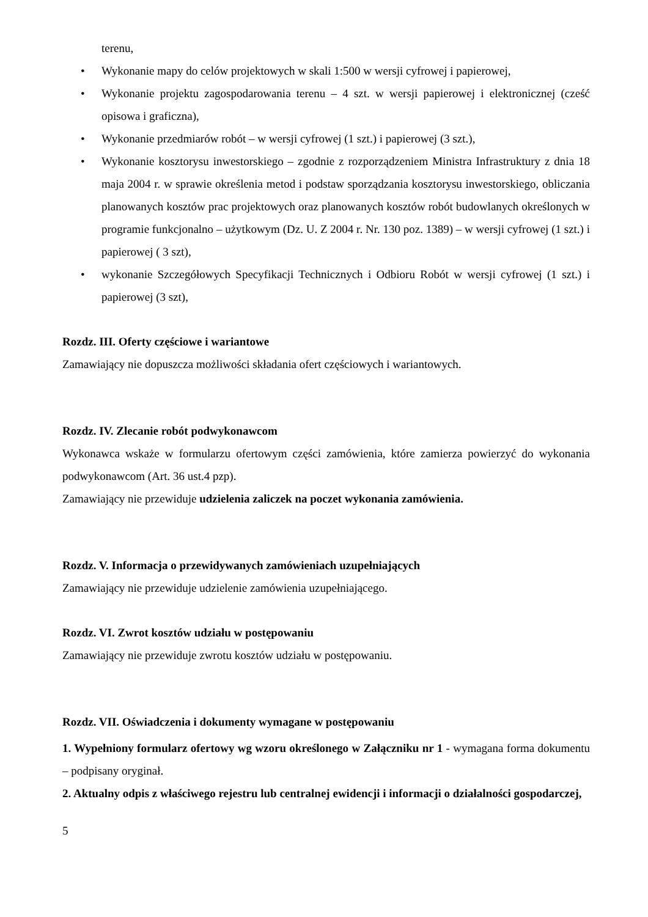terenu,
• Wykonanie mapy do celów projektowych w skali 1:500 w wersji cyfrowej i papierowej,
• Wykonanie projektu zagospodarowania terenu – 4 szt. w wersji papierowej i elektronicznej (cześć opisowa i graficzna),
• Wykonanie przedmiarów robót – w wersji cyfrowej (1 szt.) i papierowej (3 szt.),
• Wykonanie kosztorysu inwestorskiego – zgodnie z rozporządzeniem Ministra Infrastruktury z dnia 18 maja 2004 r. w sprawie określenia metod i podstaw sporządzania kosztorysu inwestorskiego, obliczania planowanych kosztów prac projektowych oraz planowanych kosztów robót budowlanych określonych w programie funkcjonalno – użytkowym (Dz. U. Z 2004 r. Nr. 130 poz. 1389) – w wersji cyfrowej (1 szt.) i papierowej ( 3 szt),
• wykonanie Szczegółowych Specyfikacji Technicznych i Odbioru Robót w wersji cyfrowej (1 szt.) i papierowej (3 szt),
Rozdz. III. Oferty częściowe i wariantowe
Zamawiający nie dopuszcza możliwości składania ofert częściowych i wariantowych.
Rozdz. IV. Zlecanie robót podwykonawcom
Wykonawca wskaże w formularzu ofertowym części zamówienia, które zamierza powierzyć do wykonania podwykonawcom (Art. 36 ust.4 pzp).
Zamawiający nie przewiduje udzielenia zaliczek na poczet wykonania zamówienia.
Rozdz. V. Informacja o przewidywanych zamówieniach uzupełniających
Zamawiający nie przewiduje udzielenie zamówienia uzupełniającego.
Rozdz. VI. Zwrot kosztów udziału w postępowaniu
Zamawiający nie przewiduje zwrotu kosztów udziału w postępowaniu.
Rozdz. VII. Oświadczenia i dokumenty wymagane w postępowaniu
1. Wypełniony formularz ofertowy wg wzoru określonego w Załączniku nr 1 - wymagana forma dokumentu – podpisany oryginał.
2. Aktualny odpis z właściwego rejestru lub centralnej ewidencji i informacji o działalności gospodarczej,
5